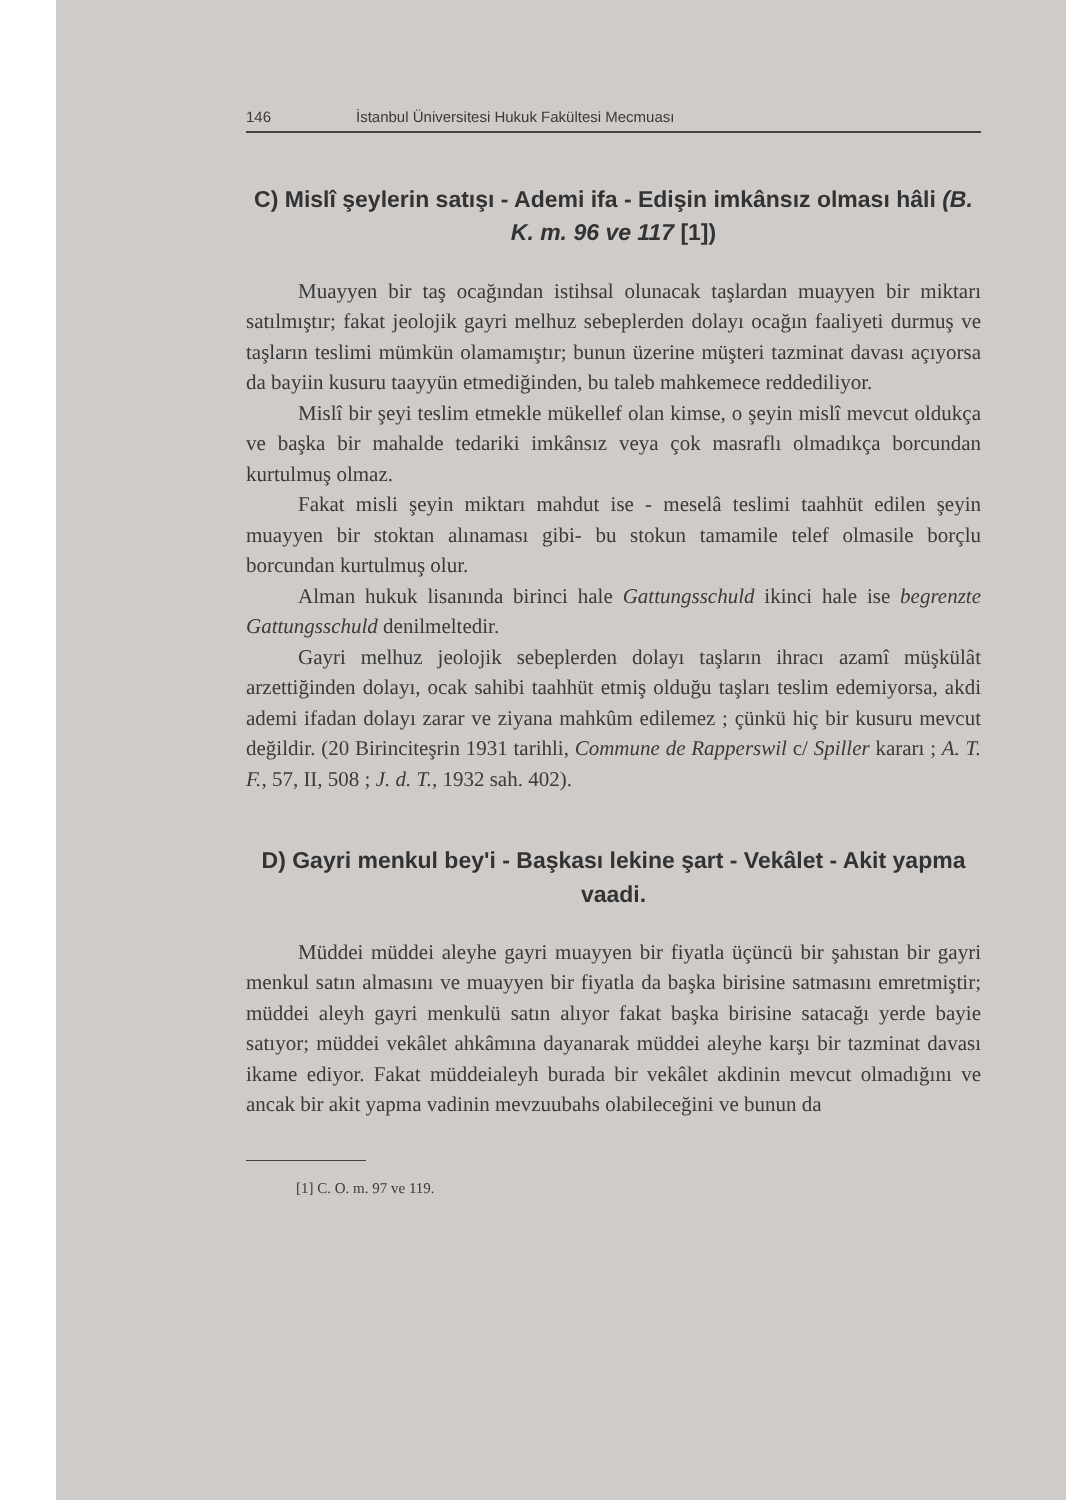146 İstanbul Üniversitesi Hukuk Fakültesi Mecmuası
C) Mislî şeylerin satışı - Ademi ifa - Edişin imkânsız olması hâli (B. K. m. 96 ve 117 [1])
Muayyen bir taş ocağından istihsal olunacak taşlardan muayyen bir miktarı satılmıştır; fakat jeolojik gayri melhuz sebeplerden dolayı ocağın faaliyeti durmuş ve taşların teslimi mümkün olamamıştır; bunun üzerine müşteri tazminat davası açıyorsa da bayiin kusuru taayyün etmediğinden, bu taleb mahkemece reddediliyor.
Mislî bir şeyi teslim etmekle mükellef olan kimse, o şeyin mislî mevcut oldukça ve başka bir mahalde tedariki imkânsız veya çok masraflı olmadıkça borcundan kurtulmuş olmaz.
Fakat misli şeyin miktarı mahdut ise - meselâ teslimi taahhüt edilen şeyin muayyen bir stoktan alınaması gibi- bu stokun tamamile telef olmasile borçlu borcundan kurtulmuş olur.
Alman hukuk lisanında birinci hale Gattungsschuld ikinci hale ise begrenzte Gattungsschuld denilmeltedir.
Gayri melhuz jeolojik sebeplerden dolayı taşların ihracı azamî müşkülât arzettiğinden dolayı, ocak sahibi taahhüt etmiş olduğu taşları teslim edemiyorsa, akdi ademi ifadan dolayı zarar ve ziyana mahkûm edilemez ; çünkü hiç bir kusuru mevcut değildir. (20 Birinciteşrin 1931 tarihli, Commune de Rapperswil c/ Spiller kararı ; A. T. F., 57, II, 508 ; J. d. T., 1932 sah. 402).
D) Gayri menkul bey'i - Başkası lekine şart - Vekâlet - Akit yapma vaadi.
Müddei müddei aleyhe gayri muayyen bir fiyatla üçüncü bir şahıstan bir gayri menkul satın almasını ve muayyen bir fiyatla da başka birisine satmasını emretmiştir; müddei aleyh gayri menkulü satın alıyor fakat başka birisine satacağı yerde bayie satıyor; müddei vekâlet ahkâmına dayanarak müddei aleyhe karşı bir tazminat davası ikame ediyor. Fakat müddeialeyh burada bir vekâlet akdinin mevcut olmadığını ve ancak bir akit yapma vadinin mevzuubahs olabileceğini ve bunun da
[1] C. O. m. 97 ve 119.